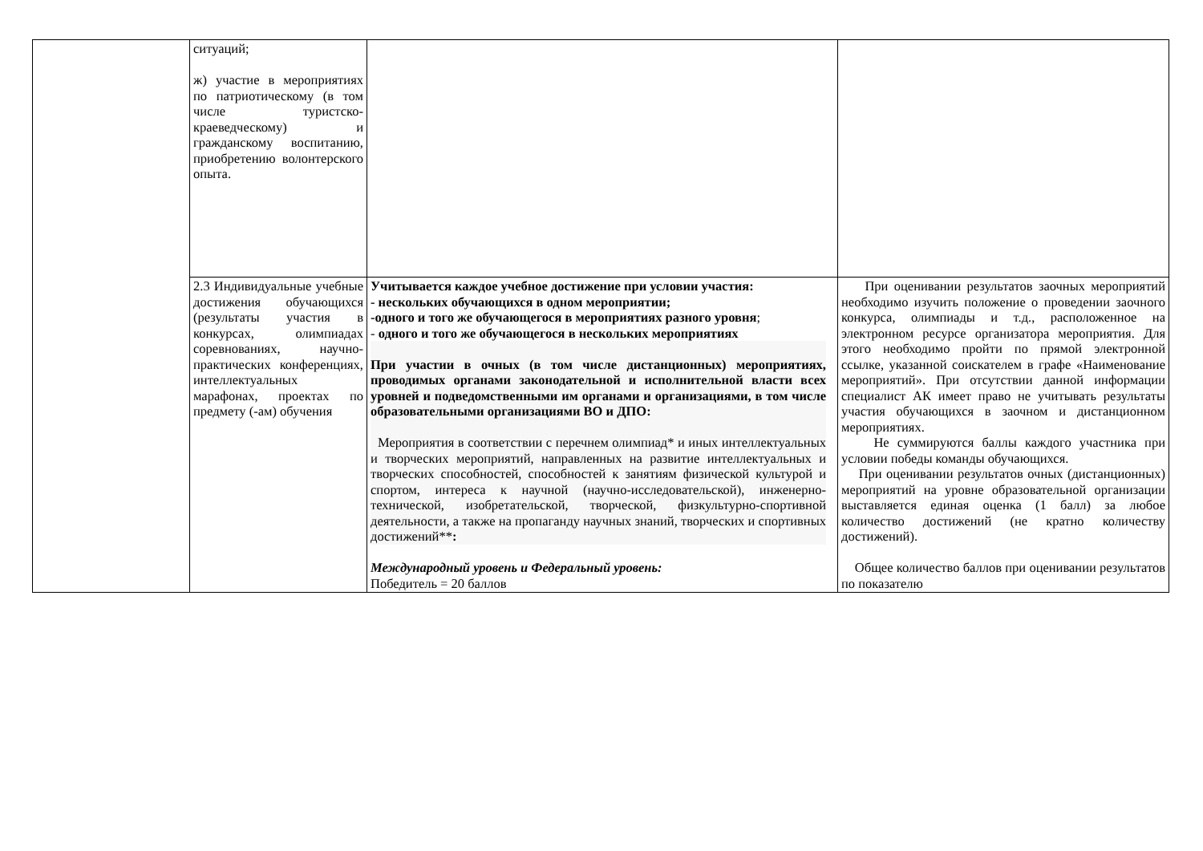| | ситуаций; ж) участие в мероприятиях по патриотическому (в том числе туристско-краеведческому) и гражданскому воспитанию, приобретению волонтерского опыта. | | |
| | 2.3 Индивидуальные учебные достижения обучающихся (результаты участия в конкурсах, олимпиадах соревнованиях, научно-практических конференциях, интеллектуальных марафонах, проектах по предмету (-ам) обучения | Учитывается каждое учебное достижение при условии участия: - нескольких обучающихся в одном мероприятии; -одного и того же обучающегося в мероприятиях разного уровня ; - одного и того же обучающегося в нескольких мероприятиях При участии в очных (в том числе дистанционных) мероприятиях, проводимых органами законодательной и исполнительной власти всех уровней и подведомственными им органами и организациями, в том числе образовательными организациями ВО и ДПО: Мероприятия в соответствии с перечнем олимпиад* и иных интеллектуальных и творческих мероприятий, направленных на развитие интеллектуальных и творческих способностей, способностей к занятиям физической культурой и спортом, интереса к научной (научно-исследовательской), инженерно-технической, изобретательской, творческой, физкультурно-спортивной деятельности, а также на пропаганду научных знаний, творческих и спортивных достижений** : Международный уровень и Федеральный уровень: Победитель = 20 баллов | При оценивании результатов заочных мероприятий необходимо изучить положение о проведении заочного конкурса, олимпиады и т.д., расположенное на электронном ресурсе организатора мероприятия. Для этого необходимо пройти по прямой электронной ссылке, указанной соискателем в графе «Наименование мероприятий». При отсутствии данной информации специалист АК имеет право не учитывать результаты участия обучающихся в заочном и дистанционном мероприятиях. Не суммируются баллы каждого участника при условии победы команды обучающихся. При оценивании результатов очных (дистанционных) мероприятий на уровне образовательной организации выставляется единая оценка (1 балл) за любое количество достижений (не кратно количеству достижений). Общее количество баллов при оценивании результатов по показателю |